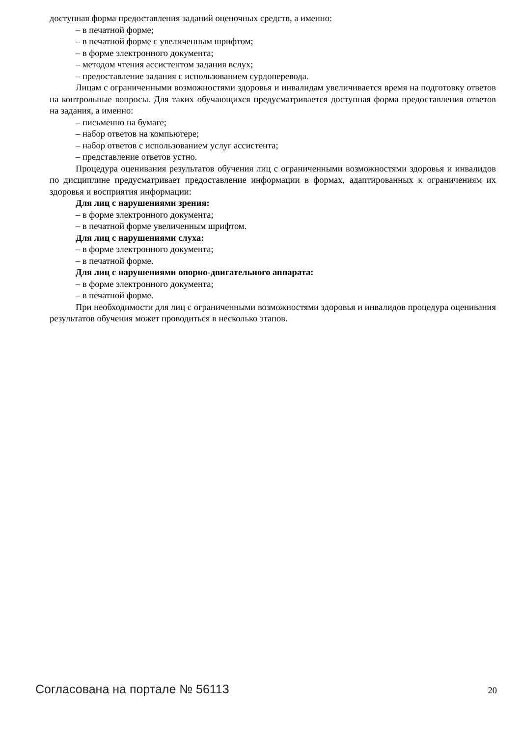доступная форма предоставления заданий оценочных средств, а именно:
– в печатной форме;
– в печатной форме с увеличенным шрифтом;
– в форме электронного документа;
– методом чтения ассистентом задания вслух;
– предоставление задания с использованием сурдоперевода.
Лицам с ограниченными возможностями здоровья и инвалидам увеличивается время на подготовку ответов на контрольные вопросы. Для таких обучающихся предусматривается доступная форма предоставления ответов на задания, а именно:
– письменно на бумаге;
– набор ответов на компьютере;
– набор ответов с использованием услуг ассистента;
– представление ответов устно.
Процедура оценивания результатов обучения лиц с ограниченными возможностями здоровья и инвалидов по дисциплине предусматривает предоставление информации в формах, адаптированных к ограничениям их здоровья и восприятия информации:
Для лиц с нарушениями зрения:
– в форме электронного документа;
– в печатной форме увеличенным шрифтом.
Для лиц с нарушениями слуха:
– в форме электронного документа;
– в печатной форме.
Для лиц с нарушениями опорно-двигательного аппарата:
– в форме электронного документа;
– в печатной форме.
При необходимости для лиц с ограниченными возможностями здоровья и инвалидов процедура оценивания результатов обучения может проводиться в несколько этапов.
Согласована на портале № 56113 20